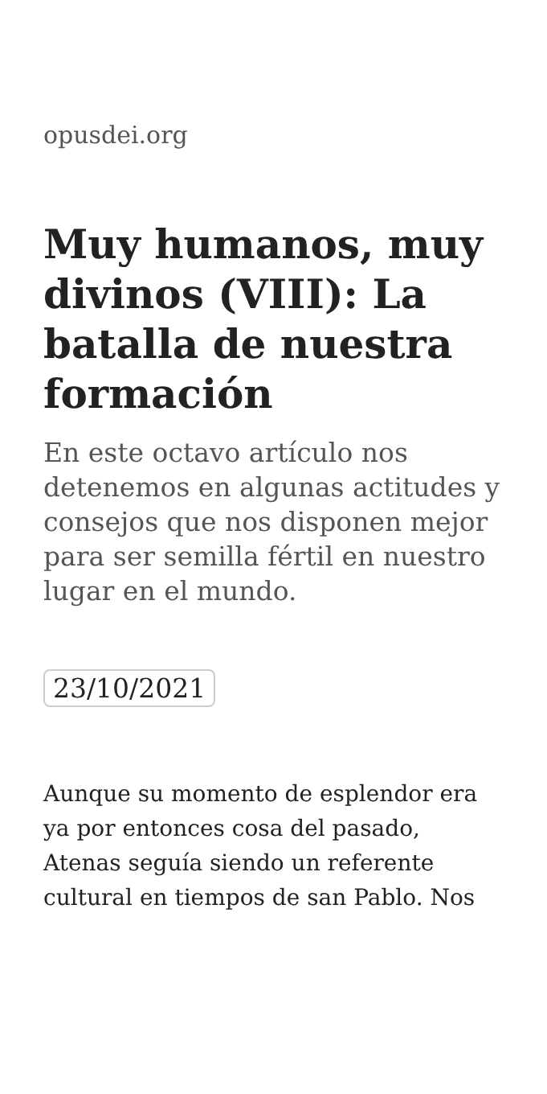opusdei.org
Muy humanos, muy divinos (VIII): La batalla de nuestra formación
En este octavo artículo nos detenemos en algunas actitudes y consejos que nos disponen mejor para ser semilla fértil en nuestro lugar en el mundo.
23/10/2021
Aunque su momento de esplendor era ya por entonces cosa del pasado, Atenas seguía siendo un referente cultural en tiempos de san Pablo. Nos